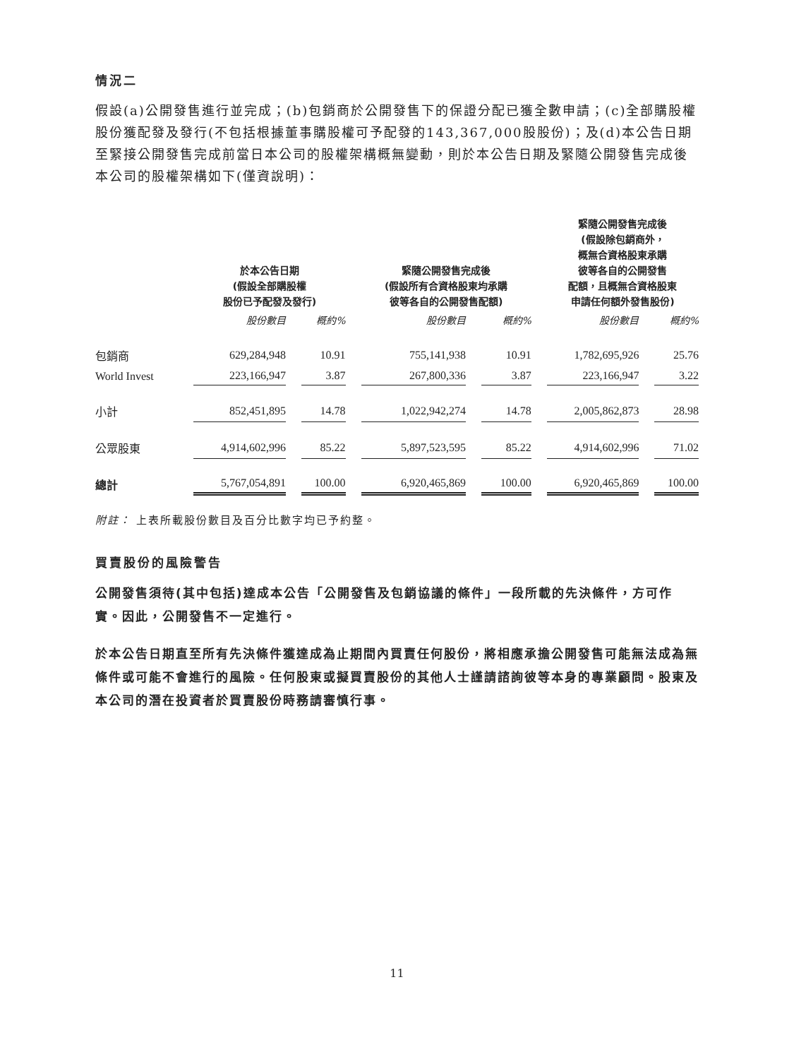情況二
假設(a)公開發售進行並完成；(b)包銷商於公開發售下的保證分配已獲全數申請；(c)全部購股權股份獲配發及發行(不包括根據董事購股權可予配發的143,367,000股股份)；及(d)本公告日期至緊接公開發售完成前當日本公司的股權架構概無變動，則於本公告日期及緊隨公開發售完成後本公司的股權架構如下(僅資說明)：
| | 於本公告日期 (假設全部購股權 股份已予配發及發行) | | 緊隨公開發售完成後 (假設所有合資格股東均承購 彼等各自的公開發售配額) | | 緊隨公開發售完成後 (假設除包銷商外， 概無合資格股東承購 彼等各自的公開發售 配額，且概無合資格股東 申請任何額外發售股份) | |
| --- | --- | --- | --- | --- | --- | --- |
| | 股份數目 | 概約% | 股份數目 | 概約% | 股份數目 | 概約% |
| 包銷商 | 629,284,948 | 10.91 | 755,141,938 | 10.91 | 1,782,695,926 | 25.76 |
| World Invest | 223,166,947 | 3.87 | 267,800,336 | 3.87 | 223,166,947 | 3.22 |
| 小計 | 852,451,895 | 14.78 | 1,022,942,274 | 14.78 | 2,005,862,873 | 28.98 |
| 公眾股東 | 4,914,602,996 | 85.22 | 5,897,523,595 | 85.22 | 4,914,602,996 | 71.02 |
| 總計 | 5,767,054,891 | 100.00 | 6,920,465,869 | 100.00 | 6,920,465,869 | 100.00 |
附註： 上表所載股份數目及百分比數字均已予約整。
買賣股份的風險警告
公開發售須待(其中包括)達成本公告「公開發售及包銷協議的條件」一段所載的先決條件，方可作實。因此，公開發售不一定進行。
於本公告日期直至所有先決條件獲達成為止期間內買賣任何股份，將相應承擔公開發售可能無法成為無條件或可能不會進行的風險。任何股東或擬買賣股份的其他人士謹請諮詢彼等本身的專業顧問。股東及本公司的潛在投資者於買賣股份時務請審慎行事。
11